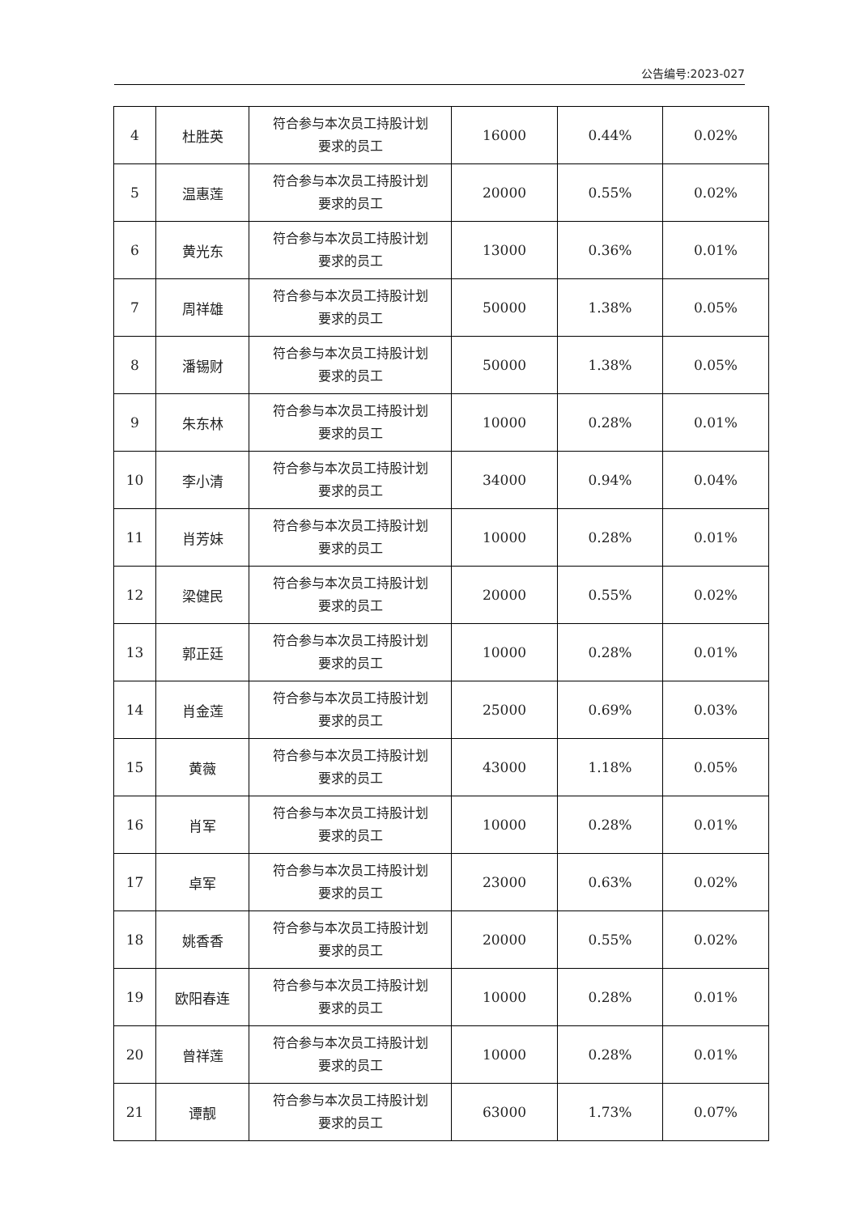公告编号:2023-027
| 4 | 杜胜英 | 符合参与本次员工持股计划 要求的员工 | 16000 | 0.44% | 0.02% |
| 5 | 温惠莲 | 符合参与本次员工持股计划 要求的员工 | 20000 | 0.55% | 0.02% |
| 6 | 黄光东 | 符合参与本次员工持股计划 要求的员工 | 13000 | 0.36% | 0.01% |
| 7 | 周祥雄 | 符合参与本次员工持股计划 要求的员工 | 50000 | 1.38% | 0.05% |
| 8 | 潘锡财 | 符合参与本次员工持股计划 要求的员工 | 50000 | 1.38% | 0.05% |
| 9 | 朱东林 | 符合参与本次员工持股计划 要求的员工 | 10000 | 0.28% | 0.01% |
| 10 | 李小清 | 符合参与本次员工持股计划 要求的员工 | 34000 | 0.94% | 0.04% |
| 11 | 肖芳妹 | 符合参与本次员工持股计划 要求的员工 | 10000 | 0.28% | 0.01% |
| 12 | 梁健民 | 符合参与本次员工持股计划 要求的员工 | 20000 | 0.55% | 0.02% |
| 13 | 郭正廷 | 符合参与本次员工持股计划 要求的员工 | 10000 | 0.28% | 0.01% |
| 14 | 肖金莲 | 符合参与本次员工持股计划 要求的员工 | 25000 | 0.69% | 0.03% |
| 15 | 黄薇 | 符合参与本次员工持股计划 要求的员工 | 43000 | 1.18% | 0.05% |
| 16 | 肖军 | 符合参与本次员工持股计划 要求的员工 | 10000 | 0.28% | 0.01% |
| 17 | 卓军 | 符合参与本次员工持股计划 要求的员工 | 23000 | 0.63% | 0.02% |
| 18 | 姚香香 | 符合参与本次员工持股计划 要求的员工 | 20000 | 0.55% | 0.02% |
| 19 | 欧阳春连 | 符合参与本次员工持股计划 要求的员工 | 10000 | 0.28% | 0.01% |
| 20 | 曾祥莲 | 符合参与本次员工持股计划 要求的员工 | 10000 | 0.28% | 0.01% |
| 21 | 谭靓 | 符合参与本次员工持股计划 要求的员工 | 63000 | 1.73% | 0.07% |